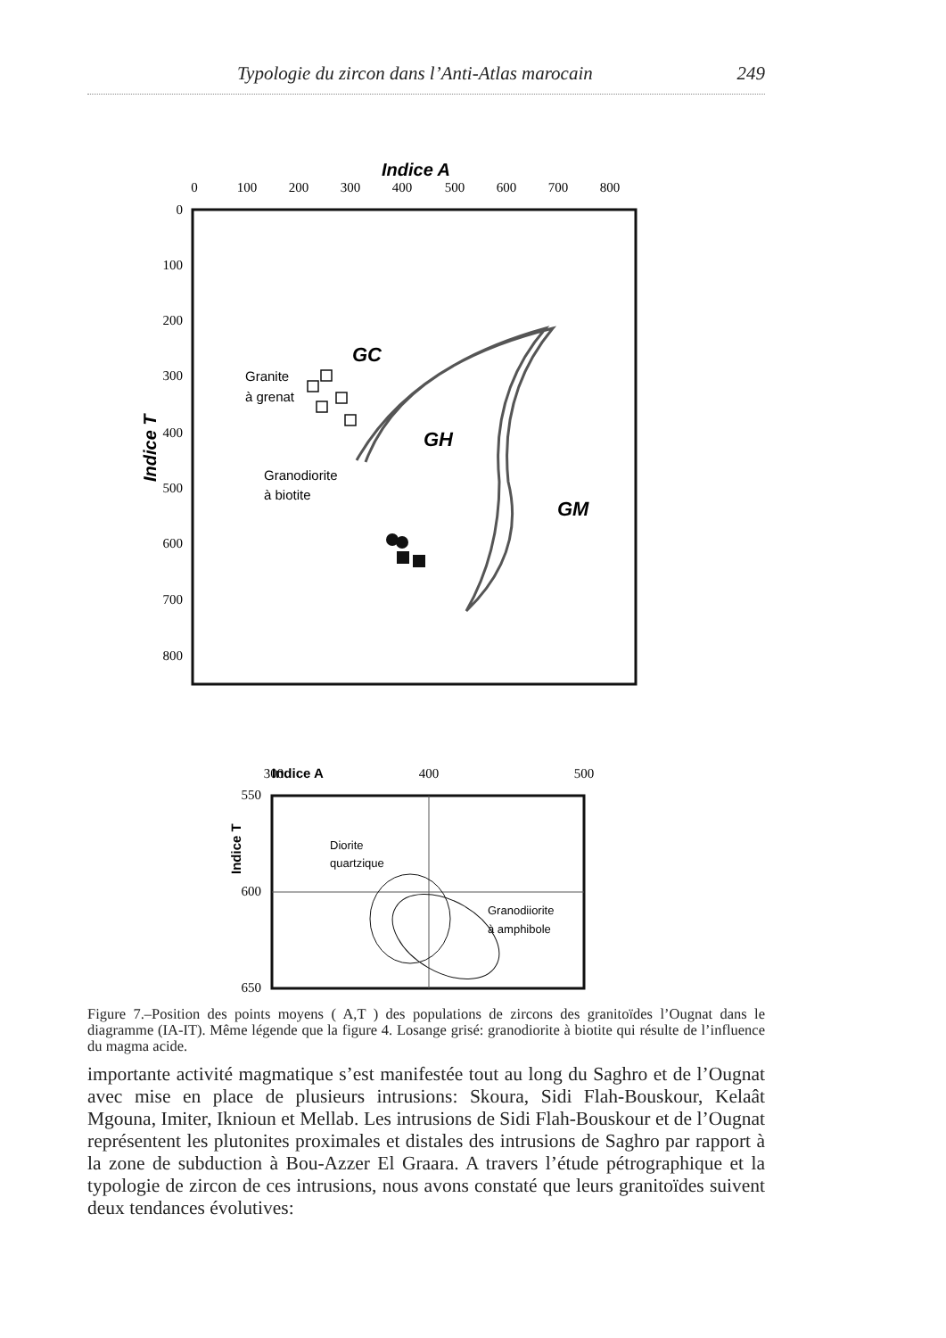Typologie du zircon dans l’Anti-Atlas marocain 249
Indice A
0
100
200
300
400
500
600
700
800
0
100
200
300
400
500
600
700
800
Indice T
GC
GH
GM
Granite
à grenat
Granodiorite
à biotite
Indice A
300
400
500
550
600
650
Indice T
Diorite
quartzique
Granodiiorite
à amphibole
Figure 7.–Position des points moyens ( A,T ) des populations de zircons des granitoïdes l’Ougnat dans le diagramme (IA-IT). Même légende que la figure 4. Losange grisé: granodiorite à biotite qui résulte de l’influence du magma acide.
importante activité magmatique s’est manifestée tout au long du Saghro et de l’Ougnat avec mise en place de plusieurs intrusions: Skoura, Sidi Flah-Bouskour, Kelaât Mgouna, Imiter, Iknioun et Mellab. Les intrusions de Sidi Flah-Bouskour et de l’Ougnat représentent les plutonites proximales et distales des intrusions de Saghro par rapport à la zone de subduction à Bou-Azzer El Graara. A travers l’étude pétrographique et la typologie de zircon de ces intrusions, nous avons constaté que leurs granitoïdes suivent deux tendances évolutives: